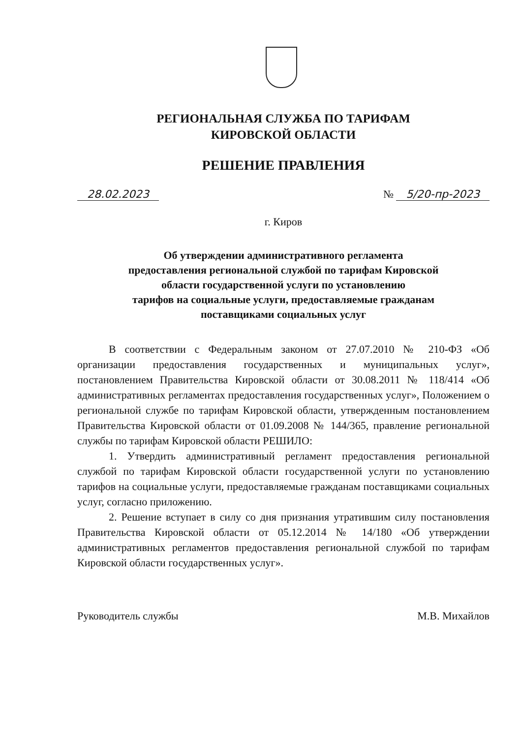РЕГИОНАЛЬНАЯ СЛУЖБА ПО ТАРИФАМ
КИРОВСКОЙ ОБЛАСТИ
РЕШЕНИЕ ПРАВЛЕНИЯ
28.02.2023 № 5/20-пр-2023
г. Киров
Об утверждении административного регламента
предоставления региональной службой по тарифам Кировской
области государственной услуги по установлению
тарифов на социальные услуги, предоставляемые гражданам
поставщиками социальных услуг
В соответствии с Федеральным законом от 27.07.2010 № 210-ФЗ «Об организации предоставления государственных и муниципальных услуг», постановлением Правительства Кировской области от 30.08.2011 № 118/414 «Об административных регламентах предоставления государственных услуг», Положением о региональной службе по тарифам Кировской области, утвержденным постановлением Правительства Кировской области от 01.09.2008 № 144/365, правление региональной службы по тарифам Кировской области РЕШИЛО:
1. Утвердить административный регламент предоставления региональной службой по тарифам Кировской области государственной услуги по установлению тарифов на социальные услуги, предоставляемые гражданам поставщиками социальных услуг, согласно приложению.
2. Решение вступает в силу со дня признания утратившим силу постановления Правительства Кировской области от 05.12.2014 № 14/180 «Об утверждении административных регламентов предоставления региональной службой по тарифам Кировской области государственных услуг».
Руководитель службы М.В. Михайлов